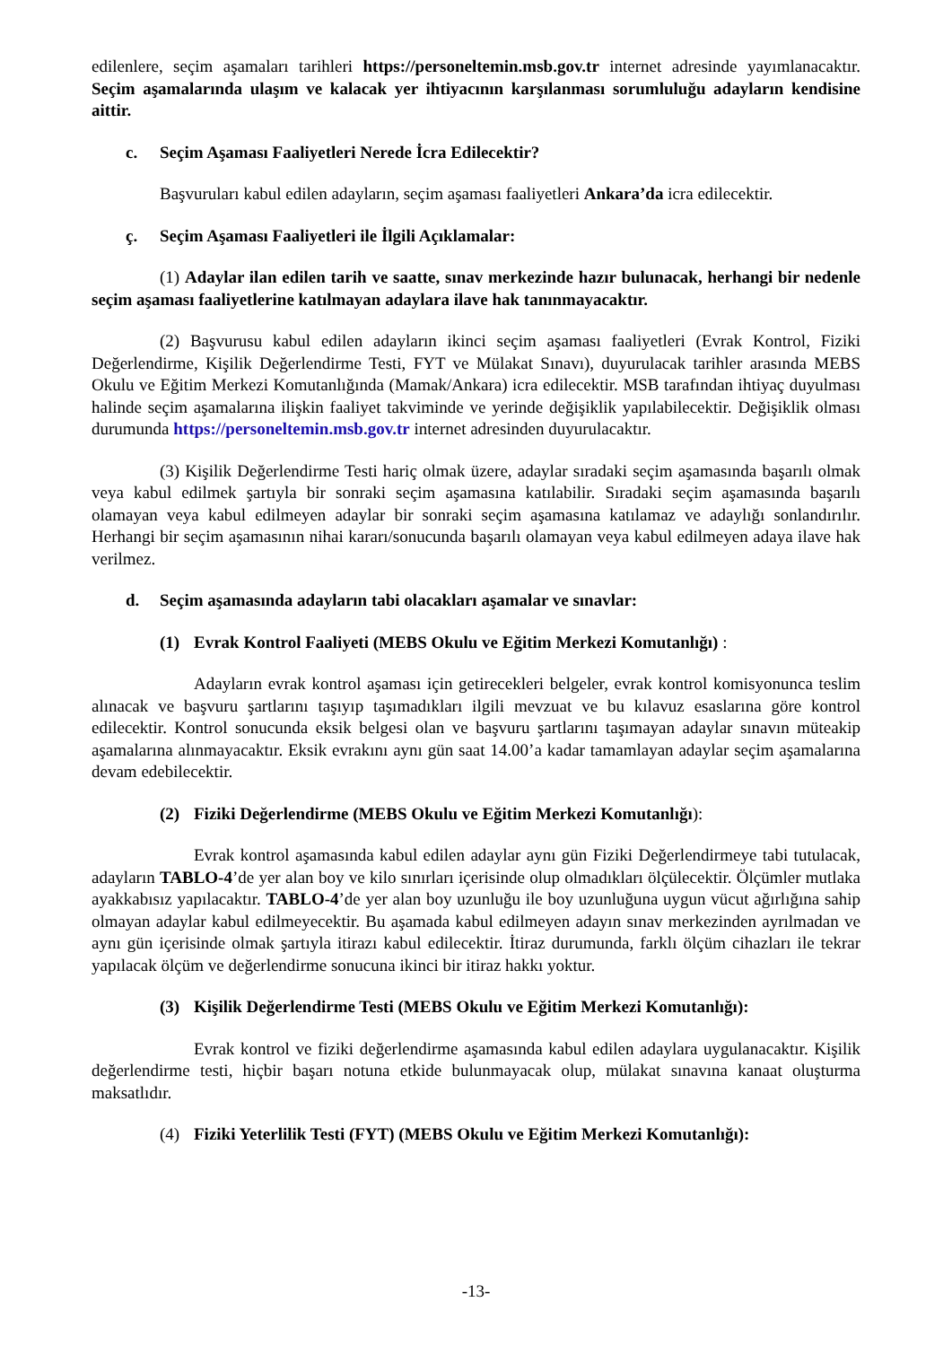edilenlere, seçim aşamaları tarihleri https://personeltemin.msb.gov.tr internet adresinde yayımlanacaktır. Seçim aşamalarında ulaşım ve kalacak yer ihtiyacının karşılanması sorumluluğu adayların kendisine aittir.
c. Seçim Aşaması Faaliyetleri Nerede İcra Edilecektir?
Başvuruları kabul edilen adayların, seçim aşaması faaliyetleri Ankara’da icra edilecektir.
ç. Seçim Aşaması Faaliyetleri ile İlgili Açıklamalar:
(1) Adaylar ilan edilen tarih ve saatte, sınav merkezinde hazır bulunacak, herhangi bir nedenle seçim aşaması faaliyetlerine katılmayan adaylara ilave hak tanınmayacaktır.
(2) Başvurusu kabul edilen adayların ikinci seçim aşaması faaliyetleri (Evrak Kontrol, Fiziki Değerlendirme, Kişilik Değerlendirme Testi, FYT ve Mülakat Sınavı), duyurulacak tarihler arasında MEBS Okulu ve Eğitim Merkezi Komutanlığında (Mamak/Ankara) icra edilecektir. MSB tarafından ihtiyaç duyulması halinde seçim aşamalarına ilişkin faaliyet takviminde ve yerinde değişiklik yapılabilecektir. Değişiklik olması durumunda https://personeltemin.msb.gov.tr internet adresinden duyurulacaktır.
(3) Kişilik Değerlendirme Testi hariç olmak üzere, adaylar sıradaki seçim aşamasında başarılı olmak veya kabul edilmek şartıyla bir sonraki seçim aşamasına katılabilir. Sıradaki seçim aşamasında başarılı olamayan veya kabul edilmeyen adaylar bir sonraki seçim aşamasına katılamaz ve adaylığı sonlandırılır. Herhangi bir seçim aşamasının nihai kararı/sonucunda başarılı olamayan veya kabul edilmeyen adaya ilave hak verilmez.
d. Seçim aşamasında adayların tabi olacakları aşamalar ve sınavlar:
(1) Evrak Kontrol Faaliyeti (MEBS Okulu ve Eğitim Merkezi Komutanlığı) :
Adayların evrak kontrol aşaması için getirecekleri belgeler, evrak kontrol komisyonunca teslim alınacak ve başvuru şartlarını taşıyıp taşımadıkları ilgili mevzuat ve bu kılavuz esaslarına göre kontrol edilecektir. Kontrol sonucunda eksik belgesi olan ve başvuru şartlarını taşımayan adaylar sınavın müteakip aşamalarına alınmayacaktır. Eksik evrakını aynı gün saat 14.00’a kadar tamamlayan adaylar seçim aşamalarına devam edebilecektir.
(2) Fiziki Değerlendirme (MEBS Okulu ve Eğitim Merkezi Komutanlığı):
Evrak kontrol aşamasında kabul edilen adaylar aynı gün Fiziki Değerlendirmeye tabi tutulacak, adayların TABLO-4’de yer alan boy ve kilo sınırları içerisinde olup olmadıkları ölçülecektir. Ölçümler mutlaka ayakkabısız yapılacaktır. TABLO-4’de yer alan boy uzunluğu ile boy uzunluğuna uygun vücut ağırlığına sahip olmayan adaylar kabul edilmeyecektir. Bu aşamada kabul edilmeyen adayın sınav merkezinden ayrılmadan ve aynı gün içerisinde olmak şartıyla itirazı kabul edilecektir. İtiraz durumunda, farklı ölçüm cihazları ile tekrar yapılacak ölçüm ve değerlendirme sonucuna ikinci bir itiraz hakkı yoktur.
(3) Kişilik Değerlendirme Testi (MEBS Okulu ve Eğitim Merkezi Komutanlığı):
Evrak kontrol ve fiziki değerlendirme aşamasında kabul edilen adaylara uygulanacaktır. Kişilik değerlendirme testi, hiçbir başarı notuna etkide bulunmayacak olup, mülakat sınavına kanaat oluşturma maksatlıdır.
(4) Fiziki Yeterlilik Testi (FYT) (MEBS Okulu ve Eğitim Merkezi Komutanlığı):
-13-